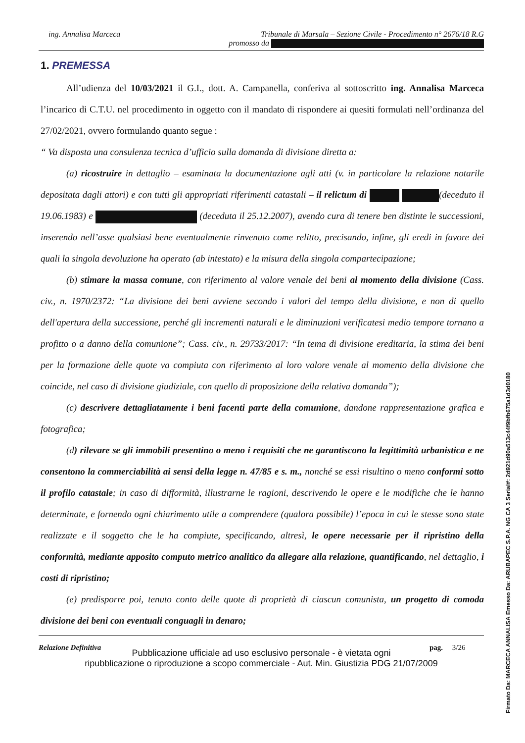ing. Annalisa Marceca Tribunale di Marsala – Sezione Civile - Procedimento n° 2676/18 R.G
promosso da
1. PREMESSA
All’udienza del 10/03/2021 il G.I., dott. A. Campanella, conferiva al sottoscritto ing. Annalisa Marceca l’incarico di C.T.U. nel procedimento in oggetto con il mandato di rispondere ai quesiti formulati nell’ordinanza del 27/02/2021, ovvero formulando quanto segue :
“ Va disposta una consulenza tecnica d’ufficio sulla domanda di divisione diretta a:
(a) ricostruire in dettaglio – esaminata la documentazione agli atti (v. in particolare la relazione notarile depositata dagli attori) e con tutti gli appropriati riferimenti catastali – il relictum di (deceduto il 19.06.1983) e (deceduta il 25.12.2007), avendo cura di tenere ben distinte le successioni, inserendo nell’asse qualsiasi bene eventualmente rinvenuto come relitto, precisando, infine, gli eredi in favore dei quali la singola devoluzione ha operato (ab intestato) e la misura della singola compartecipazione;
(b) stimare la massa comune, con riferimento al valore venale dei beni al momento della divisione (Cass. civ., n. 1970/2372: “La divisione dei beni avviene secondo i valori del tempo della divisione, e non di quello dell'apertura della successione, perché gli incrementi naturali e le diminuzioni verificatesi medio tempore tornano a profitto o a danno della comunione”; Cass. civ., n. 29733/2017: “In tema di divisione ereditaria, la stima dei beni per la formazione delle quote va compiuta con riferimento al loro valore venale al momento della divisione che coincide, nel caso di divisione giudiziale, con quello di proposizione della relativa domanda”);
(c) descrivere dettagliatamente i beni facenti parte della comunione, dandone rappresentazione grafica e fotografica;
(d) rilevare se gli immobili presentino o meno i requisiti che ne garantiscono la legittimità urbanistica e ne consentono la commerciabilità ai sensi della legge n. 47/85 e s. m., nonché se essi risultino o meno conformi sotto il profilo catastale; in caso di difformità, illustrarne le ragioni, descrivendo le opere e le modifiche che le hanno determinate, e fornendo ogni chiarimento utile a comprendere (qualora possibile) l’epoca in cui le stesse sono state realizzate e il soggetto che le ha compiute, specificando, altresì, le opere necessarie per il ripristino della conformità, mediante apposito computo metrico analitico da allegare alla relazione, quantificando, nel dettaglio, i costi di ripristino;
(e) predisporre poi, tenuto conto delle quote di proprietà di ciascun comunista, un progetto di comoda divisione dei beni con eventuali conguagli in denaro;
Relazione Definitiva pag. 3/26
Pubblicazione ufficiale ad uso esclusivo personale - è vietata ogni
ripubblicazione o riproduzione a scopo commerciale - Aut. Min. Giustizia PDG 21/07/2009
Firmato Da: MARCECA ANNALISA Emesso Da: ARUBAPEC S.P.A. NG CA 3 Serial#: 2d921d90a513c44f9bfb675a1d3d0180